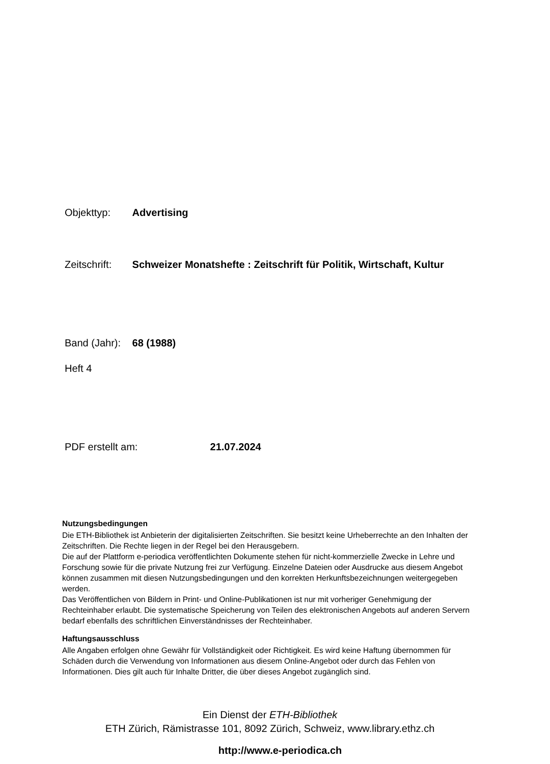Objekttyp: Advertising
Zeitschrift: Schweizer Monatshefte : Zeitschrift für Politik, Wirtschaft, Kultur
Band (Jahr): 68 (1988)
Heft 4
PDF erstellt am: 21.07.2024
Nutzungsbedingungen
Die ETH-Bibliothek ist Anbieterin der digitalisierten Zeitschriften. Sie besitzt keine Urheberrechte an den Inhalten der Zeitschriften. Die Rechte liegen in der Regel bei den Herausgebern.
Die auf der Plattform e-periodica veröffentlichten Dokumente stehen für nicht-kommerzielle Zwecke in Lehre und Forschung sowie für die private Nutzung frei zur Verfügung. Einzelne Dateien oder Ausdrucke aus diesem Angebot können zusammen mit diesen Nutzungsbedingungen und den korrekten Herkunftsbezeichnungen weitergegeben werden.
Das Veröffentlichen von Bildern in Print- und Online-Publikationen ist nur mit vorheriger Genehmigung der Rechteinhaber erlaubt. Die systematische Speicherung von Teilen des elektronischen Angebots auf anderen Servern bedarf ebenfalls des schriftlichen Einverständnisses der Rechteinhaber.
Haftungsausschluss
Alle Angaben erfolgen ohne Gewähr für Vollständigkeit oder Richtigkeit. Es wird keine Haftung übernommen für Schäden durch die Verwendung von Informationen aus diesem Online-Angebot oder durch das Fehlen von Informationen. Dies gilt auch für Inhalte Dritter, die über dieses Angebot zugänglich sind.
Ein Dienst der ETH-Bibliothek
ETH Zürich, Rämistrasse 101, 8092 Zürich, Schweiz, www.library.ethz.ch
http://www.e-periodica.ch